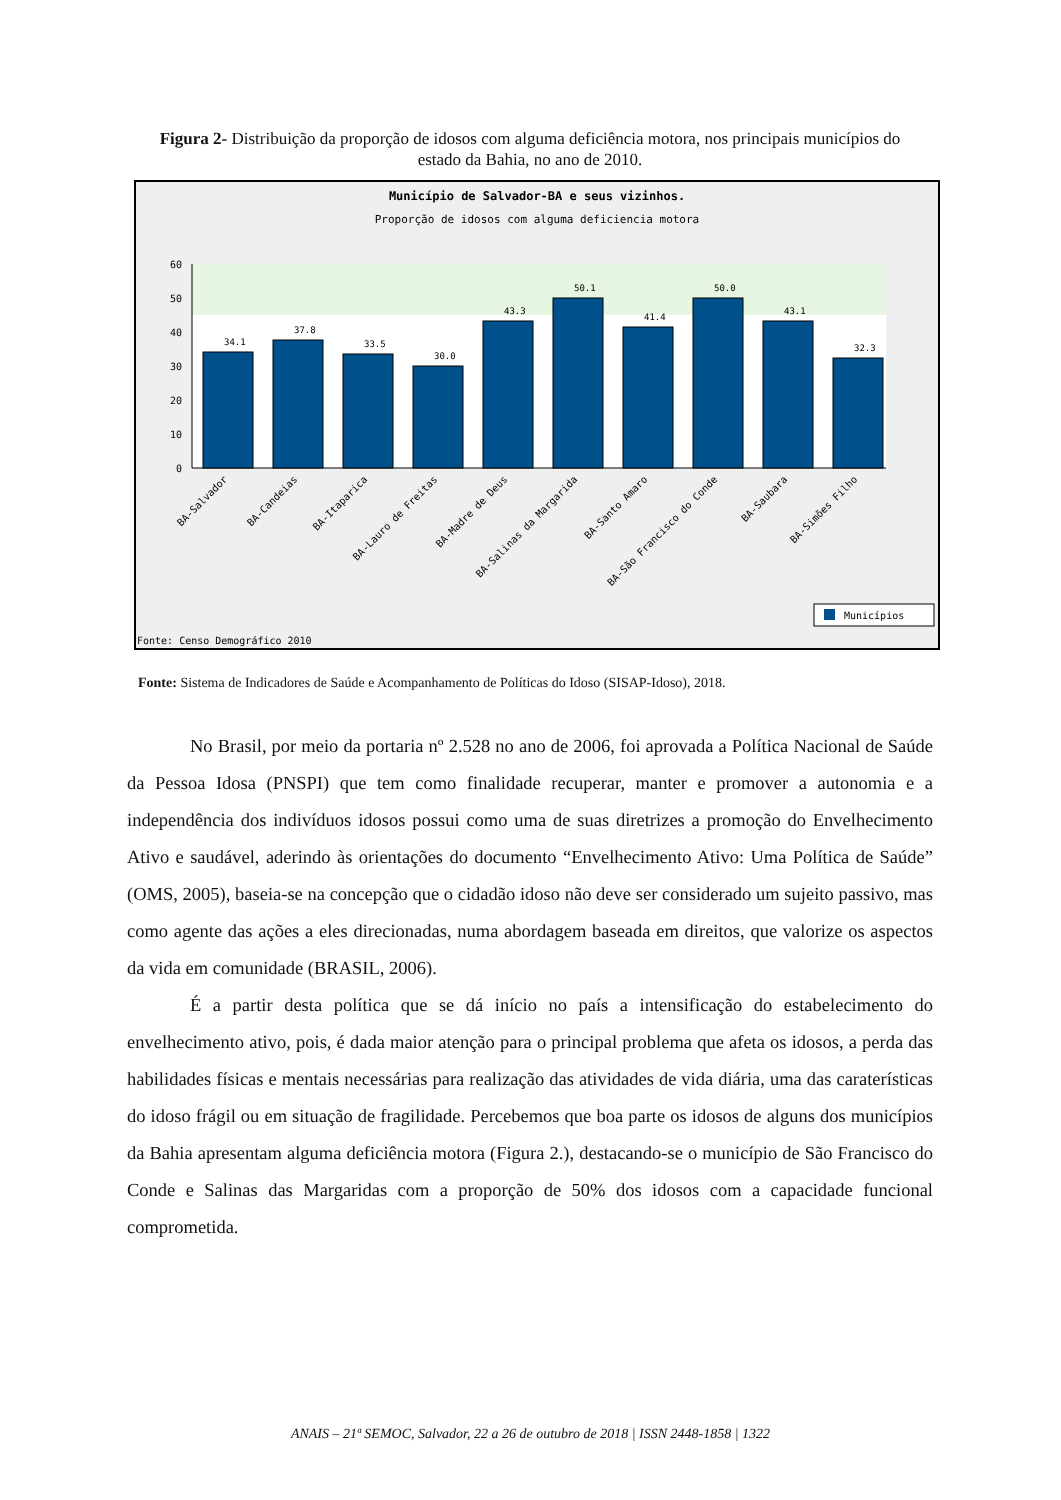Figura 2- Distribuição da proporção de idosos com alguma deficiência motora, nos principais municípios do estado da Bahia, no ano de 2010.
Município de Salvador-BA e seus vizinhos.
Proporção de idosos com alguma deficiencia motora
60
50
40
30
20
10
0
34.1
37.8
33.5
30.0
43.3
50.1
41.4
50.0
43.1
32.3
BA-Salvador
BA-Candeias
BA-Itaparica
BA-Lauro de Freitas
BA-Madre de Deus
BA-Salinas da Margarida
BA-Santo Amaro
BA-São Francisco do Conde
BA-Saubara
BA-Simões Filho
Municípios
Fonte: Censo Demográfico 2010
Fonte: Sistema de Indicadores de Saúde e Acompanhamento de Políticas do Idoso (SISAP-Idoso), 2018.
No Brasil, por meio da portaria nº 2.528 no ano de 2006, foi aprovada a Política Nacional de Saúde da Pessoa Idosa (PNSPI) que tem como finalidade recuperar, manter e promover a autonomia e a independência dos indivíduos idosos possui como uma de suas diretrizes a promoção do Envelhecimento Ativo e saudável, aderindo às orientações do documento “Envelhecimento Ativo: Uma Política de Saúde” (OMS, 2005), baseia-se na concepção que o cidadão idoso não deve ser considerado um sujeito passivo, mas como agente das ações a eles direcionadas, numa abordagem baseada em direitos, que valorize os aspectos da vida em comunidade (BRASIL, 2006).
É a partir desta política que se dá início no país a intensificação do estabelecimento do envelhecimento ativo, pois, é dada maior atenção para o principal problema que afeta os idosos, a perda das habilidades físicas e mentais necessárias para realização das atividades de vida diária, uma das caraterísticas do idoso frágil ou em situação de fragilidade. Percebemos que boa parte os idosos de alguns dos municípios da Bahia apresentam alguma deficiência motora (Figura 2.), destacando-se o município de São Francisco do Conde e Salinas das Margaridas com a proporção de 50% dos idosos com a capacidade funcional comprometida.
ANAIS – 21ª SEMOC, Salvador, 22 a 26 de outubro de 2018 | ISSN 2448-1858 | 1322